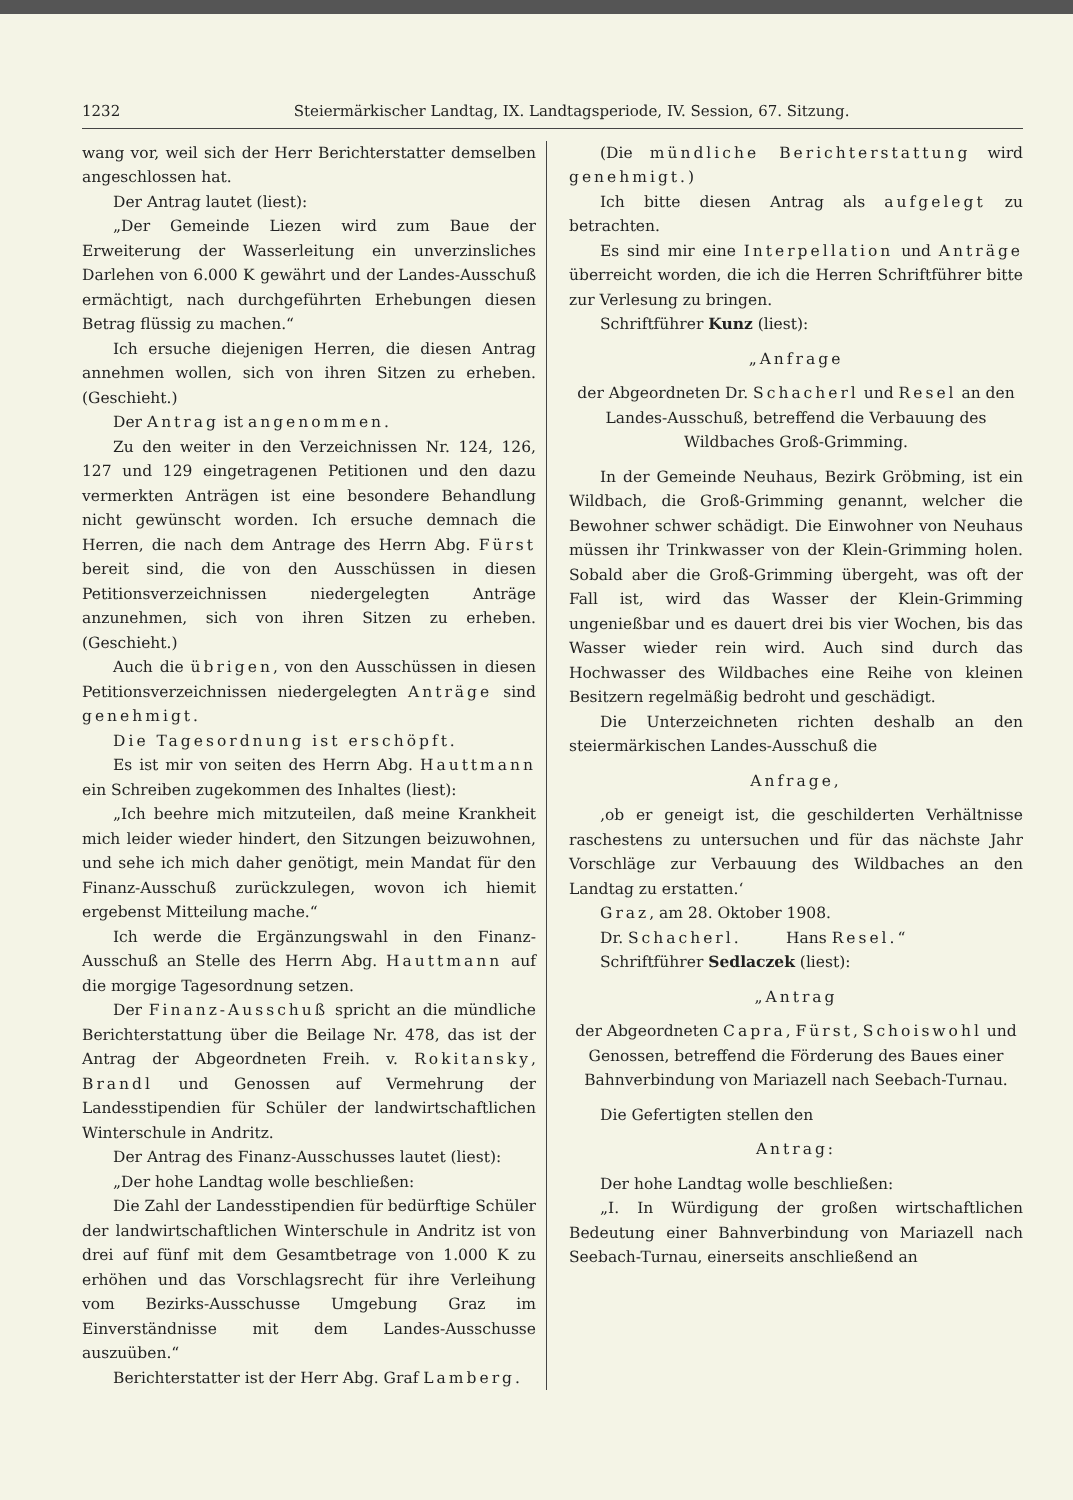1232 Steiermärkischer Landtag, IX. Landtagsperiode, IV. Session, 67. Sitzung.
wang vor, weil sich der Herr Berichterstatter demselben angeschlossen hat.
Der Antrag lautet (liest):
„Der Gemeinde Liezen wird zum Baue der Erweiterung der Wasserleitung ein unverzinsliches Darlehen von 6.000 K gewährt und der Landes-Ausschuß ermächtigt, nach durchgeführten Erhebungen diesen Betrag flüssig zu machen.“
Ich ersuche diejenigen Herren, die diesen Antrag annehmen wollen, sich von ihren Sitzen zu erheben. (Geschieht.)
Der Antrag ist angenommen.
Zu den weiter in den Verzeichnissen Nr. 124, 126, 127 und 129 eingetragenen Petitionen und den dazu vermerkten Anträgen ist eine besondere Behandlung nicht gewünscht worden. Ich ersuche demnach die Herren, die nach dem Antrage des Herrn Abg. Fürst bereit sind, die von den Ausschüssen in diesen Petitionsverzeichnissen niedergelegten Anträge anzunehmen, sich von ihren Sitzen zu erheben. (Geschieht.)
Auch die übrigen, von den Ausschüssen in diesen Petitionsverzeichnissen niedergelegten Anträge sind genehmigt.
Die Tagesordnung ist erschöpft.
Es ist mir von seiten des Herrn Abg. Hauttmann ein Schreiben zugekommen des Inhaltes (liest):
„Ich beehre mich mitzuteilen, daß meine Krankheit mich leider wieder hindert, den Sitzungen beizuwohnen, und sehe ich mich daher genötigt, mein Mandat für den Finanz-Ausschuß zurückzulegen, wovon ich hiemit ergebenst Mitteilung mache.“
Ich werde die Ergänzungswahl in den Finanz-Ausschuß an Stelle des Herrn Abg. Hauttmann auf die morgige Tagesordnung setzen.
Der Finanz-Ausschuß spricht an die mündliche Berichterstattung über die Beilage Nr. 478, das ist der Antrag der Abgeordneten Freih. v. Rokitansky, Brandl und Genossen auf Vermehrung der Landesstipendien für Schüler der landwirtschaftlichen Winterschule in Andritz.
Der Antrag des Finanz-Ausschusses lautet (liest):
„Der hohe Landtag wolle beschließen:
Die Zahl der Landesstipendien für bedürftige Schüler der landwirtschaftlichen Winterschule in Andritz ist von drei auf fünf mit dem Gesamtbetrage von 1.000 K zu erhöhen und das Vorschlagsrecht für ihre Verleihung vom Bezirks-Ausschusse Umgebung Graz im Einverständnisse mit dem Landes-Ausschusse auszuüben.“
Berichterstatter ist der Herr Abg. Graf Lamberg.
(Die mündliche Berichterstattung wird genehmigt.)
Ich bitte diesen Antrag als aufgelegt zu betrachten.
Es sind mir eine Interpellation und Anträge überreicht worden, die ich die Herren Schriftführer bitte zur Verlesung zu bringen.
Schriftführer Kunz (liest):
„Anfrage
der Abgeordneten Dr. Schacherl und Resel an den Landes-Ausschuß, betreffend die Verbauung des Wildbaches Groß-Grimming.
In der Gemeinde Neuhaus, Bezirk Gröbming, ist ein Wildbach, die Groß-Grimming genannt, welcher die Bewohner schwer schädigt. Die Einwohner von Neuhaus müssen ihr Trinkwasser von der Klein-Grimming holen. Sobald aber die Groß-Grimming übergeht, was oft der Fall ist, wird das Wasser der Klein-Grimming ungenießbar und es dauert drei bis vier Wochen, bis das Wasser wieder rein wird. Auch sind durch das Hochwasser des Wildbaches eine Reihe von kleinen Besitzern regelmäßig bedroht und geschädigt.
Die Unterzeichneten richten deshalb an den steiermärkischen Landes-Ausschuß die
Anfrage,
‚ob er geneigt ist, die geschilderten Verhältnisse raschestens zu untersuchen und für das nächste Jahr Vorschläge zur Verbauung des Wildbaches an den Landtag zu erstatten.‘
Graz, am 28. Oktober 1908.
Dr. Schacherl. Hans Resel.“
Schriftführer Sedlaczek (liest):
„Antrag
der Abgeordneten Capra, Fürst, Schoiswohl und Genossen, betreffend die Förderung des Baues einer Bahnverbindung von Mariazell nach Seebach-Turnau.
Die Gefertigten stellen den
Antrag:
Der hohe Landtag wolle beschließen:
„I. In Würdigung der großen wirtschaftlichen Bedeutung einer Bahnverbindung von Mariazell nach Seebach-Turnau, einerseits anschließend an